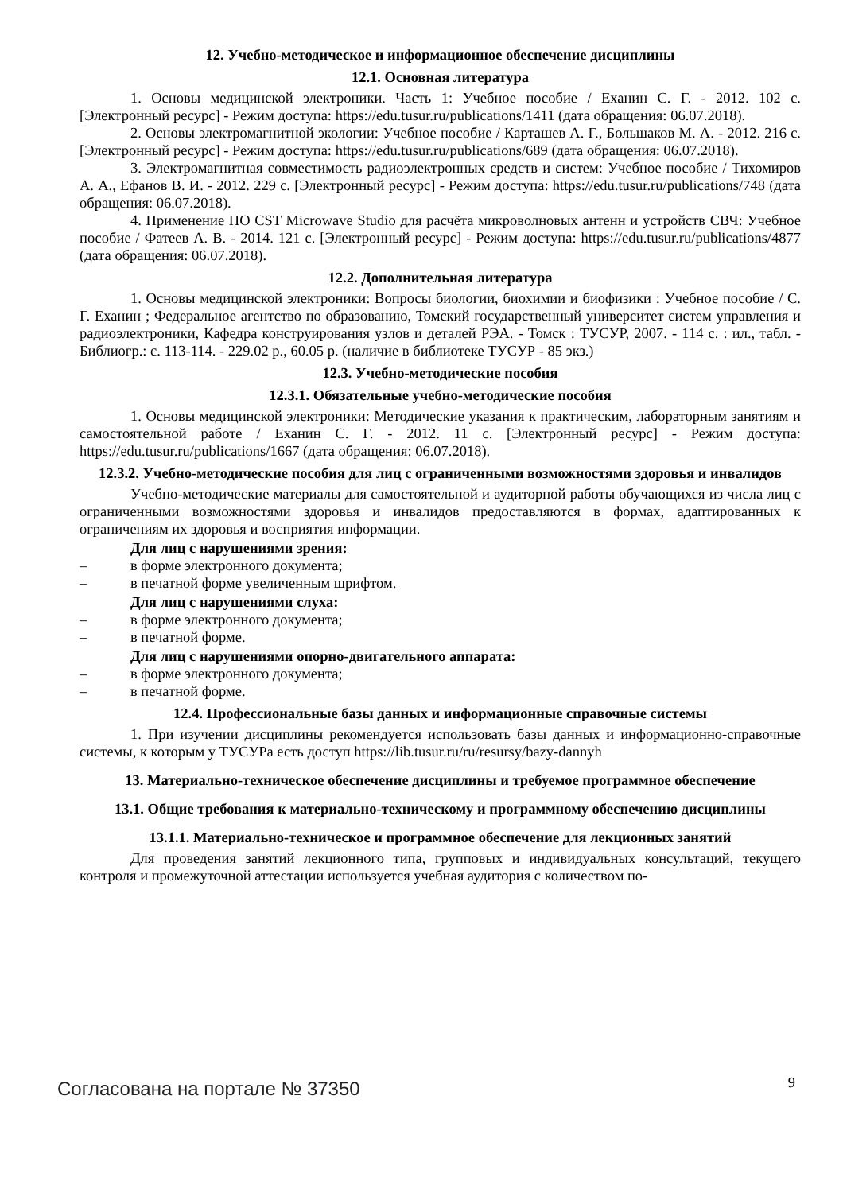12. Учебно-методическое и информационное обеспечение дисциплины
12.1. Основная литература
1. Основы медицинской электроники. Часть 1: Учебное пособие / Еханин С. Г. - 2012. 102 с. [Электронный ресурс] - Режим доступа: https://edu.tusur.ru/publications/1411 (дата обращения: 06.07.2018).
2. Основы электромагнитной экологии: Учебное пособие / Карташев А. Г., Большаков М. А. - 2012. 216 с. [Электронный ресурс] - Режим доступа: https://edu.tusur.ru/publications/689 (дата обращения: 06.07.2018).
3. Электромагнитная совместимость радиоэлектронных средств и систем: Учебное пособие / Тихомиров А. А., Ефанов В. И. - 2012. 229 с. [Электронный ресурс] - Режим доступа: https://edu.tusur.ru/publications/748 (дата обращения: 06.07.2018).
4. Применение ПО CST Microwave Studio для расчёта микроволновых антенн и устройств СВЧ: Учебное пособие / Фатеев А. В. - 2014. 121 с. [Электронный ресурс] - Режим доступа: https://edu.tusur.ru/publications/4877 (дата обращения: 06.07.2018).
12.2. Дополнительная литература
1. Основы медицинской электроники: Вопросы биологии, биохимии и биофизики : Учебное пособие / С. Г. Еханин ; Федеральное агентство по образованию, Томский государственный университет систем управления и радиоэлектроники, Кафедра конструирования узлов и деталей РЭА. - Томск : ТУСУР, 2007. - 114 с. : ил., табл. - Библиогр.: с. 113-114. - 229.02 р., 60.05 р. (наличие в библиотеке ТУСУР - 85 экз.)
12.3. Учебно-методические пособия
12.3.1. Обязательные учебно-методические пособия
1. Основы медицинской электроники: Методические указания к практическим, лабораторным занятиям и самостоятельной работе / Еханин С. Г. - 2012. 11 с. [Электронный ресурс] - Режим доступа: https://edu.tusur.ru/publications/1667 (дата обращения: 06.07.2018).
12.3.2. Учебно-методические пособия для лиц с ограниченными возможностями здоровья и инвалидов
Учебно-методические материалы для самостоятельной и аудиторной работы обучающихся из числа лиц с ограниченными возможностями здоровья и инвалидов предоставляются в формах, адаптированных к ограничениям их здоровья и восприятия информации.
Для лиц с нарушениями зрения:
– в форме электронного документа;
– в печатной форме увеличенным шрифтом.
Для лиц с нарушениями слуха:
– в форме электронного документа;
– в печатной форме.
Для лиц с нарушениями опорно-двигательного аппарата:
– в форме электронного документа;
– в печатной форме.
12.4. Профессиональные базы данных и информационные справочные системы
1. При изучении дисциплины рекомендуется использовать базы данных и информационно-справочные системы, к которым у ТУСУРа есть доступ https://lib.tusur.ru/ru/resursy/bazy-dannyh
13. Материально-техническое обеспечение дисциплины и требуемое программное обеспечение
13.1. Общие требования к материально-техническому и программному обеспечению дисциплины
13.1.1. Материально-техническое и программное обеспечение для лекционных занятий
Для проведения занятий лекционного типа, групповых и индивидуальных консультаций, текущего контроля и промежуточной аттестации используется учебная аудитория с количеством по-
Согласована на портале № 37350 9